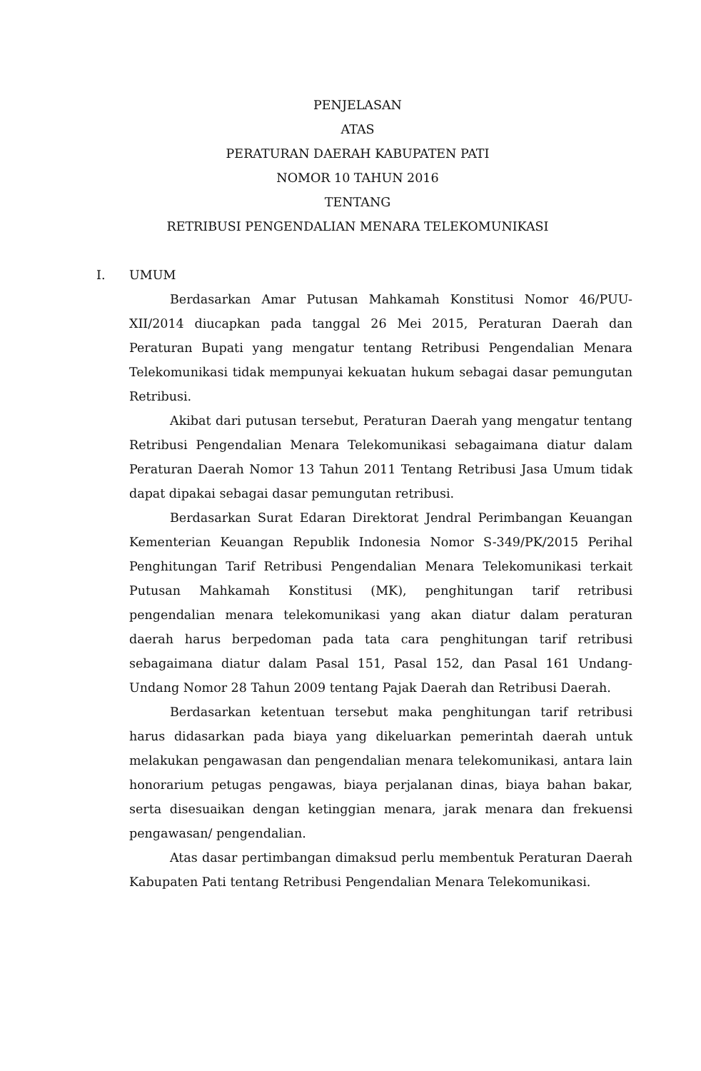PENJELASAN
ATAS
PERATURAN DAERAH KABUPATEN PATI
NOMOR 10 TAHUN 2016
TENTANG
RETRIBUSI PENGENDALIAN MENARA TELEKOMUNIKASI
I. UMUM
Berdasarkan Amar Putusan Mahkamah Konstitusi Nomor 46/PUU-XII/2014 diucapkan pada tanggal 26 Mei 2015, Peraturan Daerah dan Peraturan Bupati yang mengatur tentang Retribusi Pengendalian Menara Telekomunikasi tidak mempunyai kekuatan hukum sebagai dasar pemungutan Retribusi.
Akibat dari putusan tersebut, Peraturan Daerah yang mengatur tentang Retribusi Pengendalian Menara Telekomunikasi sebagaimana diatur dalam Peraturan Daerah Nomor 13 Tahun 2011 Tentang Retribusi Jasa Umum tidak dapat dipakai sebagai dasar pemungutan retribusi.
Berdasarkan Surat Edaran Direktorat Jendral Perimbangan Keuangan Kementerian Keuangan Republik Indonesia Nomor S-349/PK/2015 Perihal Penghitungan Tarif Retribusi Pengendalian Menara Telekomunikasi terkait Putusan Mahkamah Konstitusi (MK), penghitungan tarif retribusi pengendalian menara telekomunikasi yang akan diatur dalam peraturan daerah harus berpedoman pada tata cara penghitungan tarif retribusi sebagaimana diatur dalam Pasal 151, Pasal 152, dan Pasal 161 Undang-Undang Nomor 28 Tahun 2009 tentang Pajak Daerah dan Retribusi Daerah.
Berdasarkan ketentuan tersebut maka penghitungan tarif retribusi harus didasarkan pada biaya yang dikeluarkan pemerintah daerah untuk melakukan pengawasan dan pengendalian menara telekomunikasi, antara lain honorarium petugas pengawas, biaya perjalanan dinas, biaya bahan bakar, serta disesuaikan dengan ketinggian menara, jarak menara dan frekuensi pengawasan/ pengendalian.
Atas dasar pertimbangan dimaksud perlu membentuk Peraturan Daerah Kabupaten Pati tentang Retribusi Pengendalian Menara Telekomunikasi.